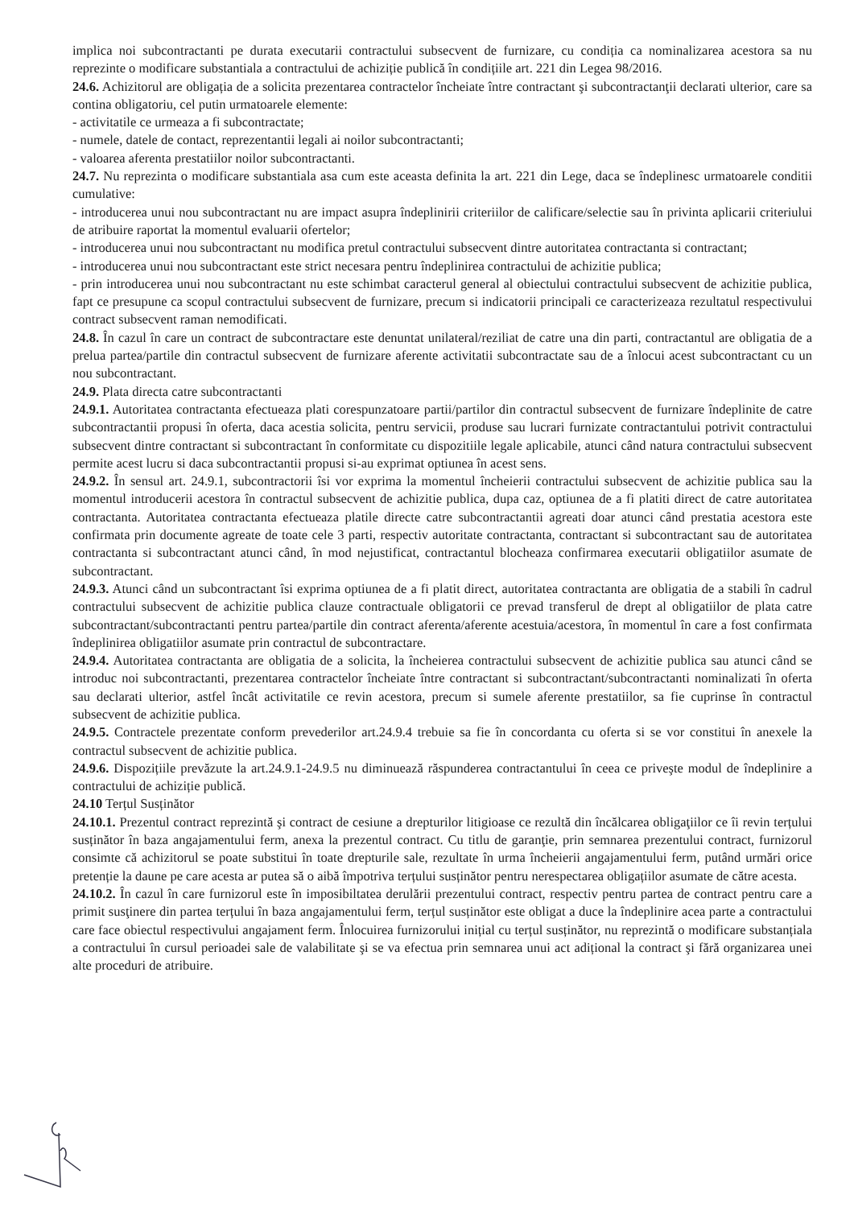implica noi subcontractanti pe durata executarii contractului subsecvent de furnizare, cu condiția ca nominalizarea acestora sa nu reprezinte o modificare substantiala a contractului de achiziție publică în condițiile art. 221 din Legea 98/2016.
24.6. Achizitorul are obligația de a solicita prezentarea contractelor încheiate între contractant şi subcontractanţii declarati ulterior, care sa contina obligatoriu, cel putin urmatoarele elemente:
- activitatile ce urmeaza a fi subcontractate;
- numele, datele de contact, reprezentantii legali ai noilor subcontractanti;
- valoarea aferenta prestatiilor noilor subcontractanti.
24.7. Nu reprezinta o modificare substantiala asa cum este aceasta definita la art. 221 din Lege, daca se îndeplinesc urmatoarele conditii cumulative:
- introducerea unui nou subcontractant nu are impact asupra îndeplinirii criteriilor de calificare/selectie sau în privinta aplicarii criteriului de atribuire raportat la momentul evaluarii ofertelor;
- introducerea unui nou subcontractant nu modifica pretul contractului subsecvent dintre autoritatea contractanta si contractant;
- introducerea unui nou subcontractant este strict necesara pentru îndeplinirea contractului de achizitie publica;
- prin introducerea unui nou subcontractant nu este schimbat caracterul general al obiectului contractului subsecvent de achizitie publica, fapt ce presupune ca scopul contractului subsecvent de furnizare, precum si indicatorii principali ce caracterizeaza rezultatul respectivului contract subsecvent raman nemodificati.
24.8. În cazul în care un contract de subcontractare este denuntat unilateral/reziliat de catre una din parti, contractantul are obligatia de a prelua partea/partile din contractul subsecvent de furnizare aferente activitatii subcontractate sau de a înlocui acest subcontractant cu un nou subcontractant.
24.9. Plata directa catre subcontractanti
24.9.1. Autoritatea contractanta efectueaza plati corespunzatoare partii/partilor din contractul subsecvent de furnizare îndeplinite de catre subcontractantii propusi în oferta, daca acestia solicita, pentru servicii, produse sau lucrari furnizate contractantului potrivit contractului subsecvent dintre contractant si subcontractant în conformitate cu dispozitiile legale aplicabile, atunci când natura contractului subsecvent permite acest lucru si daca subcontractantii propusi si-au exprimat optiunea în acest sens.
24.9.2. În sensul art. 24.9.1, subcontractorii îsi vor exprima la momentul încheierii contractului subsecvent de achizitie publica sau la momentul introducerii acestora în contractul subsecvent de achizitie publica, dupa caz, optiunea de a fi platiti direct de catre autoritatea contractanta. Autoritatea contractanta efectueaza platile directe catre subcontractantii agreati doar atunci când prestatia acestora este confirmata prin documente agreate de toate cele 3 parti, respectiv autoritate contractanta, contractant si subcontractant sau de autoritatea contractanta si subcontractant atunci când, în mod nejustificat, contractantul blocheaza confirmarea executarii obligatiilor asumate de subcontractant.
24.9.3. Atunci când un subcontractant îsi exprima optiunea de a fi platit direct, autoritatea contractanta are obligatia de a stabili în cadrul contractului subsecvent de achizitie publica clauze contractuale obligatorii ce prevad transferul de drept al obligatiilor de plata catre subcontractant/subcontractanti pentru partea/partile din contract aferenta/aferente acestuia/acestora, în momentul în care a fost confirmata îndeplinirea obligatiilor asumate prin contractul de subcontractare.
24.9.4. Autoritatea contractanta are obligatia de a solicita, la încheierea contractului subsecvent de achizitie publica sau atunci când se introduc noi subcontractanti, prezentarea contractelor încheiate între contractant si subcontractant/subcontractanti nominalizati în oferta sau declarati ulterior, astfel încât activitatile ce revin acestora, precum si sumele aferente prestatiilor, sa fie cuprinse în contractul subsecvent de achizitie publica.
24.9.5. Contractele prezentate conform prevederilor art.24.9.4 trebuie sa fie în concordanta cu oferta si se vor constitui în anexele la contractul subsecvent de achizitie publica.
24.9.6. Dispozițiile prevăzute la art.24.9.1-24.9.5 nu diminuează răspunderea contractantului în ceea ce priveşte modul de îndeplinire a contractului de achiziție publică.
24.10 Terțul Susținător
24.10.1. Prezentul contract reprezintă şi contract de cesiune a drepturilor litigioase ce rezultă din încălcarea obligaţiilor ce îi revin terțului susținător în baza angajamentului ferm, anexa la prezentul contract. Cu titlu de garanţie, prin semnarea prezentului contract, furnizorul consimte că achizitorul se poate substitui în toate drepturile sale, rezultate în urma încheierii angajamentului ferm, putând urmări orice pretenție la daune pe care acesta ar putea să o aibă împotriva terțului susținător pentru nerespectarea obligațiilor asumate de către acesta.
24.10.2. În cazul în care furnizorul este în imposibiltatea derulării prezentului contract, respectiv pentru partea de contract pentru care a primit susţinere din partea terțului în baza angajamentului ferm, terțul susținător este obligat a duce la îndeplinire acea parte a contractului care face obiectul respectivului angajament ferm. Înlocuirea furnizorului inițial cu terțul susținător, nu reprezintă o modificare substanțiala a contractului în cursul perioadei sale de valabilitate şi se va efectua prin semnarea unui act adițional la contract şi fără organizarea unei alte proceduri de atribuire.